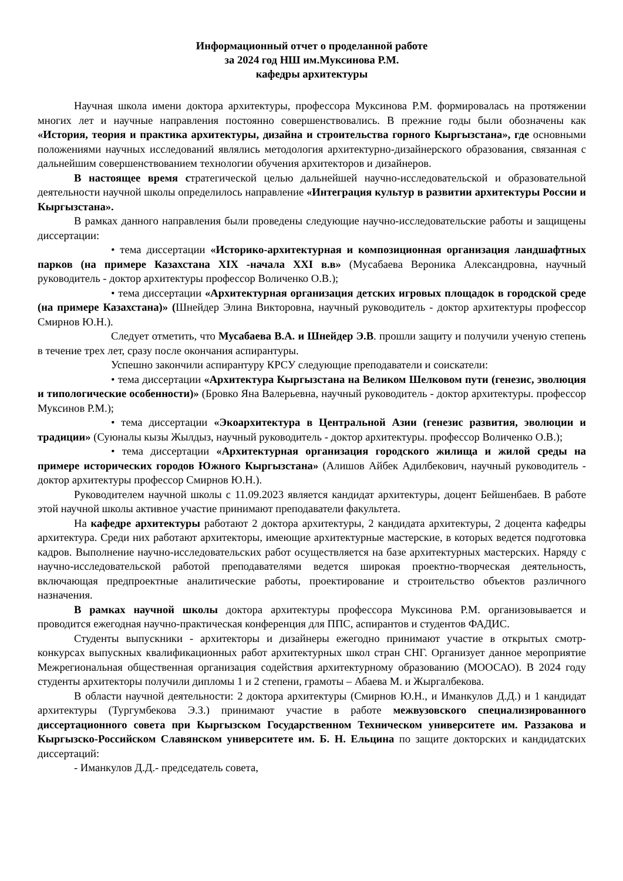Информационный отчет о проделанной работе
за 2024 год НШ им.Муксинова Р.М.
кафедры архитектуры
Научная школа имени доктора архитектуры, профессора Муксинова Р.М. формировалась на протяжении многих лет и научные направления постоянно совершенствовались. В прежние годы были обозначены как «История, теория и практика архитектуры, дизайна и строительства горного Кыргызстана», где основными положениями научных исследований являлись методология архитектурно-дизайнерского образования, связанная с дальнейшим совершенствованием технологии обучения архитекторов и дизайнеров.
В настоящее время стратегической целью дальнейшей научно-исследовательской и образовательной деятельности научной школы определилось направление «Интеграция культур в развитии архитектуры России и Кыргызстана».
В рамках данного направления были проведены следующие научно-исследовательские работы и защищены диссертации:
• тема диссертации «Историко-архитектурная и композиционная организация ландшафтных парков (на примере Казахстана XIX -начала XXI в.в» (Мусабаева Вероника Александровна, научный руководитель - доктор архитектуры профессор Воличенко О.В.);
• тема диссертации «Архитектурная организация детских игровых площадок в городской среде (на примере Казахстана)» (Шнейдер Элина Викторовна, научный руководитель - доктор архитектуры профессор Смирнов Ю.Н.).
Следует отметить, что Мусабаева В.А. и Шнейдер Э.В. прошли защиту и получили ученую степень в течение трех лет, сразу после окончания аспирантуры.
Успешно закончили аспирантуру КРСУ следующие преподаватели и соискатели:
• тема диссертации «Архитектура Кыргызстана на Великом Шелковом пути (генезис, эволюция и типологические особенности)» (Бровко Яна Валерьевна, научный руководитель - доктор архитектуры. профессор Муксинов Р.М.);
• тема диссертации «Экоархитектура в Центральной Азии (генезис развития, эволюции и традиции» (Суюналы кызы Жылдыз, научный руководитель - доктор архитектуры. профессор Воличенко О.В.);
• тема диссертации «Архитектурная организация городского жилища и жилой среды на примере исторических городов Южного Кыргызстана» (Алишов Айбек Адилбекович, научный руководитель - доктор архитектуры профессор Смирнов Ю.Н.).
Руководителем научной школы с 11.09.2023 является кандидат архитектуры, доцент Бейшенбаев. В работе этой научной школы активное участие принимают преподаватели факультета.
На кафедре архитектуры работают 2 доктора архитектуры, 2 кандидата архитектуры, 2 доцента кафедры архитектура. Среди них работают архитекторы, имеющие архитектурные мастерские, в которых ведется подготовка кадров. Выполнение научно-исследовательских работ осуществляется на базе архитектурных мастерских. Наряду с научно-исследовательской работой преподавателями ведется широкая проектно-творческая деятельность, включающая предпроектные аналитические работы, проектирование и строительство объектов различного назначения.
В рамках научной школы доктора архитектуры профессора Муксинова Р.М. организовывается и проводится ежегодная научно-практическая конференция для ППС, аспирантов и студентов ФАДИС.
Студенты выпускники - архитекторы и дизайнеры ежегодно принимают участие в открытых смотр-конкурсах выпускных квалификационных работ архитектурных школ стран СНГ. Организует данное мероприятие Межрегиональная общественная организация содействия архитектурному образованию (МООСАО). В 2024 году студенты архитекторы получили дипломы 1 и 2 степени, грамоты – Абаева М. и Жыргалбекова.
В области научной деятельности: 2 доктора архитектуры (Смирнов Ю.Н., и Иманкулов Д.Д.) и 1 кандидат архитектуры (Тургумбекова Э.З.) принимают участие в работе межвузовского специализированного диссертационного совета при Кыргызском Государственном Техническом университете им. Раззакова и Кыргызско-Российском Славянском университете им. Б. Н. Ельцина по защите докторских и кандидатских диссертаций:
- Иманкулов Д.Д.- председатель совета,